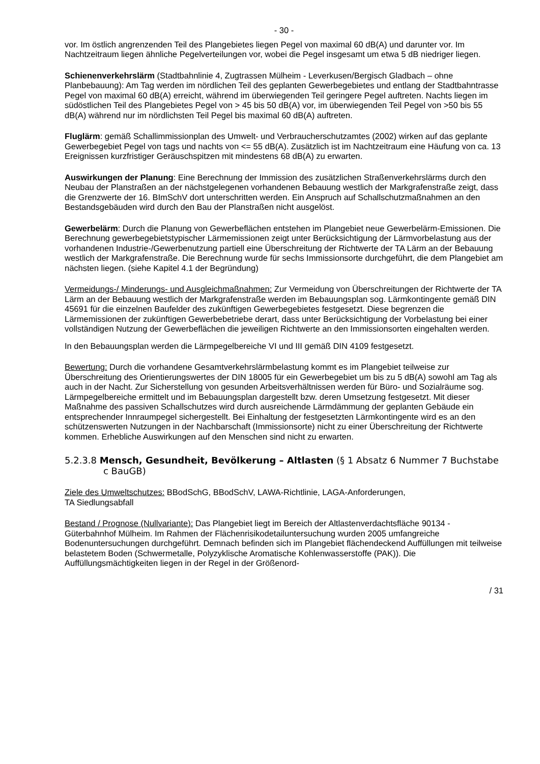- 30 -
vor. Im östlich angrenzenden Teil des Plangebietes liegen Pegel von maximal 60 dB(A) und darunter vor. Im Nachtzeitraum liegen ähnliche Pegelverteilungen vor, wobei die Pegel insgesamt um etwa 5 dB niedriger liegen.
Schienenverkehrslärm (Stadtbahnlinie 4, Zugtrassen Mülheim - Leverkusen/Bergisch Gladbach – ohne Planbebauung): Am Tag werden im nördlichen Teil des geplanten Gewerbegebietes und entlang der Stadtbahntrasse Pegel von maximal 60 dB(A) erreicht, während im überwiegenden Teil geringere Pegel auftreten. Nachts liegen im südöstlichen Teil des Plangebietes Pegel von > 45 bis 50 dB(A) vor, im überwiegenden Teil Pegel von >50 bis 55 dB(A) während nur im nördlichsten Teil Pegel bis maximal 60 dB(A) auftreten.
Fluglärm: gemäß Schallimmissionplan des Umwelt- und Verbraucherschutzamtes (2002) wirken auf das geplante Gewerbegebiet Pegel von tags und nachts von <= 55 dB(A). Zusätzlich ist im Nachtzeitraum eine Häufung von ca. 13 Ereignissen kurzfristiger Geräuschspitzen mit mindestens 68 dB(A) zu erwarten.
Auswirkungen der Planung: Eine Berechnung der Immission des zusätzlichen Straßenverkehrslärms durch den Neubau der Planstraßen an der nächstgelegenen vorhandenen Bebauung westlich der Markgrafenstraße zeigt, dass die Grenzwerte der 16. BImSchV dort unterschritten werden. Ein Anspruch auf Schallschutzmaßnahmen an den Bestandsgebäuden wird durch den Bau der Planstraßen nicht ausgelöst.
Gewerbelärm: Durch die Planung von Gewerbeflächen entstehen im Plangebiet neue Gewerbelärm-Emissionen. Die Berechnung gewerbegebietstypischer Lärmemissionen zeigt unter Berücksichtigung der Lärmvorbelastung aus der vorhandenen Industrie-/Gewerbenutzung partiell eine Überschreitung der Richtwerte der TA Lärm an der Bebauung westlich der Markgrafenstraße. Die Berechnung wurde für sechs Immissionsorte durchgeführt, die dem Plangebiet am nächsten liegen. (siehe Kapitel 4.1 der Begründung)
Vermeidungs-/ Minderungs- und Ausgleichmaßnahmen: Zur Vermeidung von Überschreitungen der Richtwerte der TA Lärm an der Bebauung westlich der Markgrafenstraße werden im Bebauungsplan sog. Lärmkontingente gemäß DIN 45691 für die einzelnen Baufelder des zukünftigen Gewerbegebietes festgesetzt. Diese begrenzen die Lärmemissionen der zukünftigen Gewerbebetriebe derart, dass unter Berücksichtigung der Vorbelastung bei einer vollständigen Nutzung der Gewerbeflächen die jeweiligen Richtwerte an den Immissionsorten eingehalten werden.
In den Bebauungsplan werden die Lärmpegelbereiche VI und III gemäß DIN 4109 festgesetzt.
Bewertung: Durch die vorhandene Gesamtverkehrslärmbelastung kommt es im Plangebiet teilweise zur Überschreitung des Orientierungswertes der DIN 18005 für ein Gewerbegebiet um bis zu 5 dB(A) sowohl am Tag als auch in der Nacht. Zur Sicherstellung von gesunden Arbeitsverhältnissen werden für Büro- und Sozialräume sog. Lärmpegelbereiche ermittelt und im Bebauungsplan dargestellt bzw. deren Umsetzung festgesetzt. Mit dieser Maßnahme des passiven Schallschutzes wird durch ausreichende Lärmdämmung der geplanten Gebäude ein entsprechender Innraumpegel sichergestellt. Bei Einhaltung der festgesetzten Lärmkontingente wird es an den schützenswerten Nutzungen in der Nachbarschaft (Immissionsorte) nicht zu einer Überschreitung der Richtwerte kommen. Erhebliche Auswirkungen auf den Menschen sind nicht zu erwarten.
5.2.3.8 Mensch, Gesundheit, Bevölkerung – Altlasten (§ 1 Absatz 6 Nummer 7 Buchstabe c BauGB)
Ziele des Umweltschutzes: BBodSchG, BBodSchV, LAWA-Richtlinie, LAGA-Anforderungen,
TA Siedlungsabfall
Bestand / Prognose (Nullvariante): Das Plangebiet liegt im Bereich der Altlastenverdachtsfläche 90134 - Güterbahnhof Mülheim. Im Rahmen der Flächenrisikodetailuntersuchung wurden 2005 umfangreiche Bodenuntersuchungen durchgeführt. Demnach befinden sich im Plangebiet flächendeckend Auffüllungen mit teilweise belastetem Boden (Schwermetalle, Polyzyklische Aromatische Kohlenwasserstoffe (PAK)). Die Auffüllungsmächtigkeiten liegen in der Regel in der Größenord-
/ 31